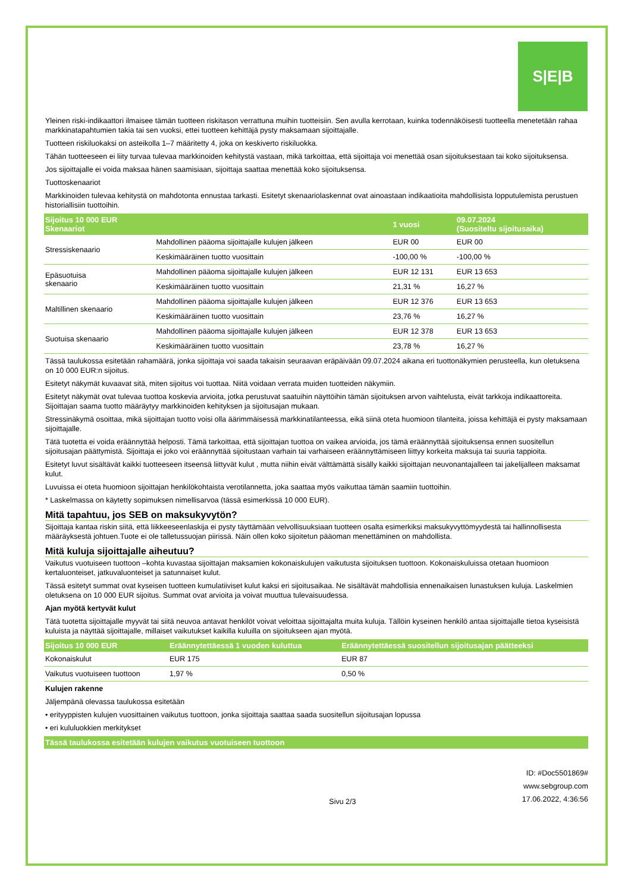S|E|B
Yleinen riski-indikaattori ilmaisee tämän tuotteen riskitason verrattuna muihin tuotteisiin. Sen avulla kerrotaan, kuinka todennäköisesti tuotteella menetetään rahaa markkinatapahtumien takia tai sen vuoksi, ettei tuotteen kehittäjä pysty maksamaan sijoittajalle.
Tuotteen riskiluokaksi on asteikolla 1–7 määritetty 4, joka on keskiverto riskiluokka.
Tähän tuotteeseen ei liity turvaa tulevaa markkinoiden kehitystä vastaan, mikä tarkoittaa, että sijoittaja voi menettää osan sijoituksestaan tai koko sijoituksensa.
Jos sijoittajalle ei voida maksaa hänen saamisiaan, sijoittaja saattaa menettää koko sijoituksensa.
Tuottoskenaariot
Markkinoiden tulevaa kehitystä on mahdotonta ennustaa tarkasti. Esitetyt skenaariolaskennat ovat ainoastaan indikaatioita mahdollisista lopputulemista perustuen historiallisiin tuottoihin.
| Sijoitus 10 000 EUR Skenaariot | | 1 vuosi | 09.07.2024 (Suositeltu sijoitusaika) |
| --- | --- | --- | --- |
| Stressiskenaario | Mahdollinen pääoma sijoittajalle kulujen jälkeen | EUR 00 | EUR 00 |
| | Keskimääräinen tuotto vuosittain | -100,00 % | -100,00 % |
| Epäsuotuisa skenaario | Mahdollinen pääoma sijoittajalle kulujen jälkeen | EUR 12 131 | EUR 13 653 |
| | Keskimääräinen tuotto vuosittain | 21,31 % | 16,27 % |
| Maltillinen skenaario | Mahdollinen pääoma sijoittajalle kulujen jälkeen | EUR 12 376 | EUR 13 653 |
| | Keskimääräinen tuotto vuosittain | 23,76 % | 16,27 % |
| Suotuisa skenaario | Mahdollinen pääoma sijoittajalle kulujen jälkeen | EUR 12 378 | EUR 13 653 |
| | Keskimääräinen tuotto vuosittain | 23,78 % | 16,27 % |
Tässä taulukossa esitetään rahamäärä, jonka sijoittaja voi saada takaisin seuraavan eräpäivään 09.07.2024 aikana eri tuottonäkymien perusteella, kun oletuksena on 10 000 EUR:n sijoitus.
Esitetyt näkymät kuvaavat sitä, miten sijoitus voi tuottaa. Niitä voidaan verrata muiden tuotteiden näkymiin.
Esitetyt näkymät ovat tulevaa tuottoa koskevia arvioita, jotka perustuvat saatuihin näyttöihin tämän sijoituksen arvon vaihtelusta, eivät tarkkoja indikaattoreita. Sijoittajan saama tuotto määräytyy markkinoiden kehityksen ja sijoitusajan mukaan.
Stressinäkymä osoittaa, mikä sijoittajan tuotto voisi olla äärimmäisessä markkinatilanteessa, eikä siinä oteta huomioon tilanteita, joissa kehittäjä ei pysty maksamaan sijoittajalle.
Tätä tuotetta ei voida eräännyttää helposti. Tämä tarkoittaa, että sijoittajan tuottoa on vaikea arvioida, jos tämä eräännyttää sijoituksensa ennen suositellun sijoitusajan päättymistä. Sijoittaja ei joko voi eräännyttää sijoitustaan varhain tai varhaiseen eräännyttämiseen liittyy korkeita maksuja tai suuria tappioita.
Esitetyt luvut sisältävät kaikki tuotteeseen itseensä liittyvät kulut , mutta niihin eivät välttämättä sisälly kaikki sijoittajan neuvonantajalleen tai jakelijalleen maksamat kulut.
Luvuissa ei oteta huomioon sijoittajan henkilökohtaista verotilannetta, joka saattaa myös vaikuttaa tämän saamiin tuottoihin.
* Laskelmassa on käytetty sopimuksen nimellisarvoa (tässä esimerkissä 10 000 EUR).
Mitä tapahtuu, jos SEB on maksukyvytön?
Sijoittaja kantaa riskin siitä, että liikkeeseenlaskija ei pysty täyttämään velvollisuuksiaan tuotteen osalta esimerkiksi maksukyvyttömyydestä tai hallinnollisesta määräyksestä johtuen.Tuote ei ole talletussuojan piirissä. Näin ollen koko sijoitetun pääoman menettäminen on mahdollista.
Mitä kuluja sijoittajalle aiheutuu?
Vaikutus vuotuiseen tuottoon –kohta kuvastaa sijoittajan maksamien kokonaiskulujen vaikutusta sijoituksen tuottoon. Kokonaiskuluissa otetaan huomioon kertaluonteiset, jatkuvaluonteiset ja satunnaiset kulut.
Tässä esitetyt summat ovat kyseisen tuotteen kumulatiiviset kulut kaksi eri sijoitusaikaa. Ne sisältävät mahdollisia ennenaikaisen lunastuksen kuluja. Laskelmien oletuksena on 10 000 EUR sijoitus. Summat ovat arvioita ja voivat muuttua tulevaisuudessa.
Ajan myötä kertyvät kulut
Tätä tuotetta sijoittajalle myyvät tai siitä neuvoa antavat henkilöt voivat veloittaa sijoittajalta muita kuluja. Tällöin kyseinen henkilö antaa sijoittajalle tietoa kyseisistä kuluista ja näyttää sijoittajalle, millaiset vaikutukset kaikilla kuluilla on sijoitukseen ajan myötä.
| Sijoitus 10 000 EUR | Eräännytettäessä 1 vuoden kuluttua | Eräännytettäessä suositellun sijoitusajan päätteeksi |
| --- | --- | --- |
| Kokonaiskulut | EUR 175 | EUR 87 |
| Vaikutus vuotuiseen tuottoon | 1,97 % | 0,50 % |
Kulujen rakenne
Jäljempänä olevassa taulukossa esitetään
• erityyppisten kulujen vuosittainen vaikutus tuottoon, jonka sijoittaja saattaa saada suositellun sijoitusajan lopussa
• eri kululuokkien merkitykset
| Tässä taulukossa esitetään kulujen vaikutus vuotuiseen tuottoon |
| --- |
Sivu 2/3 ID: #Doc5501869#
www.sebgroup.com
17.06.2022, 4:36:56